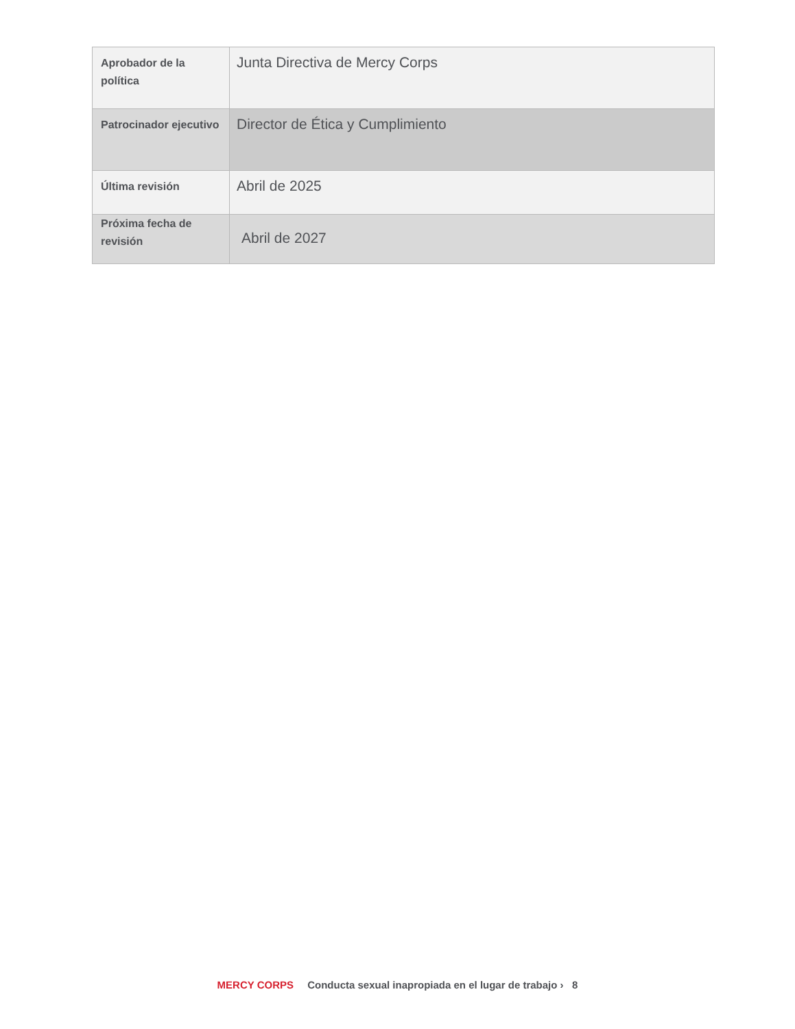| Aprobador de la política | Junta Directiva de Mercy Corps |
| Patrocinador ejecutivo | Director de Ética y Cumplimiento |
| Última revisión | Abril de 2025 |
| Próxima fecha de revisión | Abril de 2027 |
MERCY CORPS Conducta sexual inapropiada en el lugar de trabajo › 8